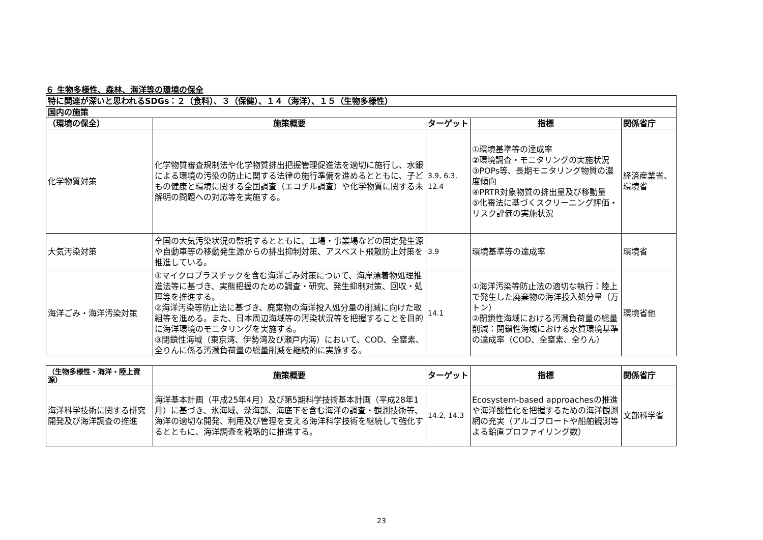６ 生物多様性、森林、海洋等の環境の保全
| 特に関連が深いと思われるSDGs：２（食料）、３（保健）、１４（海洋）、１５（生物多様性） | | | | |
| --- | --- | --- | --- | --- |
| 国内の施策 | | | | |
| （環境の保全） | 施策概要 | ターゲット | 指標 | 関係省庁 |
| 化学物質対策 | 化学物質審査規制法や化学物質排出把握管理促進法を適切に施行し、水銀による環境の汚染の防止に関する法律の施行準備を進めるとともに、子どもの健康と環境に関する全国調査（エコチル調査）や化学物質に関する未解明の問題への対応等を実施する。 | 3.9, 6.3, 12.4 | ①環境基準等の達成率 ②環境調査・モニタリングの実施状況 ③POPs等、長期モニタリング物質の濃度傾向 ④PRTR対象物質の排出量及び移動量 ⑤化審法に基づくスクリーニング評価・リスク評価の実施状況 | 経済産業省、環境省 |
| 大気汚染対策 | 全国の大気汚染状況の監視するとともに、工場・事業場などの固定発生源や自動車等の移動発生源からの排出抑制対策、アスベスト飛散防止対策を推進している。 | 3.9 | 環境基準等の達成率 | 環境省 |
| 海洋ごみ・海洋汚染対策 | ①マイクロプラスチックを含む海洋ごみ対策について、海岸漂着物処理推進法等に基づき、実態把握のための調査・研究、発生抑制対策、回収・処理等を推進する。 ②海洋汚染等防止法に基づき、廃棄物の海洋投入処分量の削減に向けた取組等を進める。また、日本周辺海域等の汚染状況等を把握することを目的に海洋環境のモニタリングを実施する。 ③閉鎖性海域（東京湾、伊勢湾及び瀬戸内海）において、COD、全窒素、全りんに係る汚濁負荷量の総量削減を継続的に実施する。 | 14.1 | ①海洋汚染等防止法の適切な執行：陸上で発生した廃棄物の海洋投入処分量（万トン） ②閉鎖性海域における汚濁負荷量の総量削減：閉鎖性海域における水質環境基準の達成率（COD、全窒素、全りん） | 環境省他 |
| （生物多様性・海洋・陸上資源） | 施策概要 | ターゲット | 指標 | 関係省庁 |
| --- | --- | --- | --- | --- |
| 海洋科学技術に関する研究開発及び海洋調査の推進 | 海洋基本計画（平成25年4月）及び第5期科学技術基本計画（平成28年1月）に基づき、氷海域、深海部、海底下を含む海洋の調査・観測技術等、海洋の適切な開発、利用及び管理を支える海洋科学技術を継続して強化するとともに、海洋調査を戦略的に推進する。 | 14.2, 14.3 | Ecosystem-based approachesの推進や海洋酸性化を把握するための海洋観測網の充実（アルゴフロートや船舶観測等よる鉛直プロファイリング数） | 文部科学省 |
23